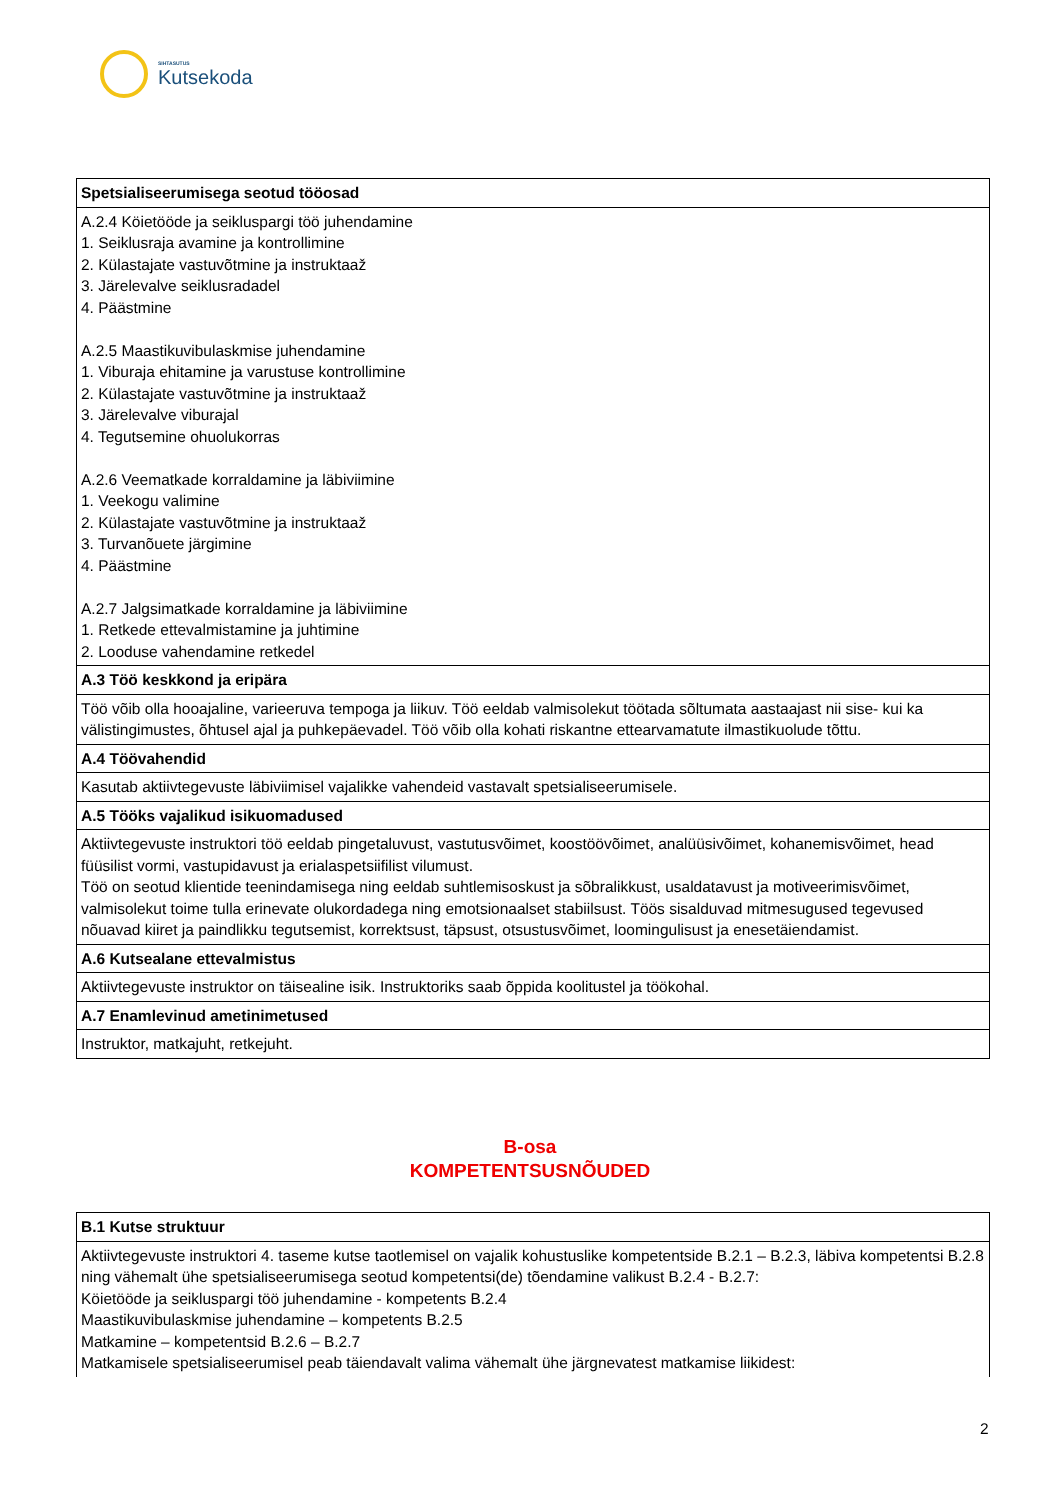SIHTASUTUS
Kutsekoda
| Spetsialiseerumisega seotud tööosad |
| --- |
| A.2.4 Köietööde ja seikluspargi töö juhendamine 1. Seiklusraja avamine ja kontrollimine 2. Külastajate vastuvõtmine ja instruktaaž 3. Järelevalve seiklusradadel 4. Päästmine A.2.5 Maastikuvibulaskmise juhendamine 1. Viburaja ehitamine ja varustuse kontrollimine 2. Külastajate vastuvõtmine ja instruktaaž 3. Järelevalve viburajal 4. Tegutsemine ohuolukorras A.2.6 Veematkade korraldamine ja läbiviimine 1. Veekogu valimine 2. Külastajate vastuvõtmine ja instruktaaž 3. Turvanõuete järgimine 4. Päästmine A.2.7 Jalgsimatkade korraldamine ja läbiviimine 1. Retkede ettevalmistamine ja juhtimine 2. Looduse vahendamine retkedel |
| A.3 Töö keskkond ja eripära |
| Töö võib olla hooajaline, varieeruva tempoga ja liikuv. Töö eeldab valmisolekut töötada sõltumata aastaajast nii sise- kui ka välistingimustes, õhtusel ajal ja puhkepäevadel. Töö võib olla kohati riskantne ettearvamatute ilmastikuolude tõttu. |
| A.4 Töövahendid |
| Kasutab aktiivtegevuste läbiviimisel vajalikke vahendeid vastavalt spetsialiseerumisele. |
| A.5 Tööks vajalikud isikuomadused |
| Aktiivtegevuste instruktori töö eeldab pingetaluvust, vastutusvõimet, koostöövõimet, analüüsivõimet, kohanemisvõimet, head füüsilist vormi, vastupidavust ja erialaspetsiifilist vilumust. Töö on seotud klientide teenindamisega ning eeldab suhtlemisoskust ja sõbralikkust, usaldatavust ja motiveerimisvõimet, valmisolekut toime tulla erinevate olukordadega ning emotsionaalset stabiilsust. Töös sisalduvad mitmesugused tegevused nõuavad kiiret ja paindlikku tegutsemist, korrektsust, täpsust, otsustusvõimet, loomingulisust ja enesetäiendamist. |
| A.6 Kutsealane ettevalmistus |
| Aktiivtegevuste instruktor on täisealine isik. Instruktoriks saab õppida koolitustel ja töökohal. |
| A.7 Enamlevinud ametinimetused |
| Instruktor, matkajuht, retkejuht. |
B-osa
KOMPETENTSUSNÕUDED
| B.1 Kutse struktuur |
| --- |
| Aktiivtegevuste instruktori 4. taseme kutse taotlemisel on vajalik kohustuslike kompetentside B.2.1 – B.2.3, läbiva kompetentsi B.2.8 ning vähemalt ühe spetsialiseerumisega seotud kompetentsi(de) tõendamine valikust B.2.4 - B.2.7: Köietööde ja seikluspargi töö juhendamine - kompetents B.2.4 Maastikuvibulaskmise juhendamine – kompetents B.2.5 Matkamine – kompetentsid B.2.6 – B.2.7 Matkamisele spetsialiseerumisel peab täiendavalt valima vähemalt ühe järgnevatest matkamise liikidest: |
2